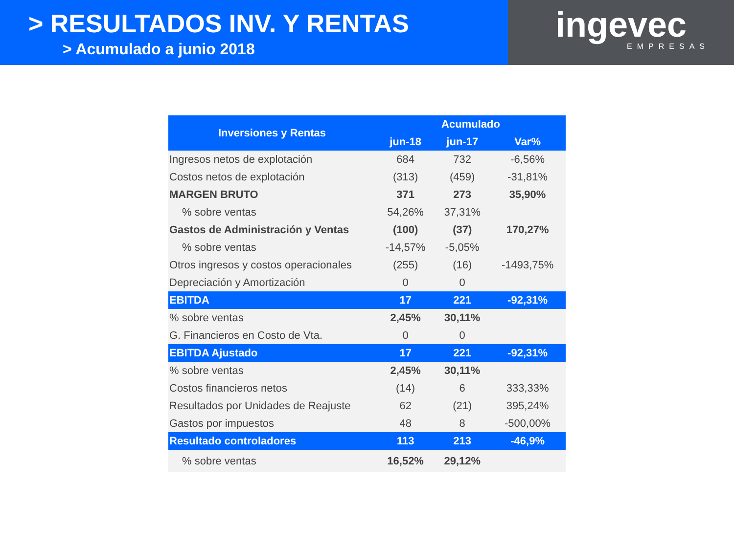> RESULTADOS INV. Y RENTAS
> Acumulado a junio 2018
ingevec
EMPRESAS
| Inversiones y Rentas | Acumulado | | |
| --- | --- | --- | --- |
| | jun-18 | jun-17 | Var% |
| Ingresos netos de explotación | 684 | 732 | -6,56% |
| Costos netos de explotación | (313) | (459) | -31,81% |
| MARGEN BRUTO | 371 | 273 | 35,90% |
| % sobre ventas | 54,26% | 37,31% | |
| Gastos de Administración y Ventas | (100) | (37) | 170,27% |
| % sobre ventas | -14,57% | -5,05% | |
| Otros ingresos y costos operacionales | (255) | (16) | -1493,75% |
| Depreciación y Amortización | 0 | 0 | |
| EBITDA | 17 | 221 | -92,31% |
| % sobre ventas | 2,45% | 30,11% | |
| G. Financieros en Costo de Vta. | 0 | 0 | |
| EBITDA Ajustado | 17 | 221 | -92,31% |
| % sobre ventas | 2,45% | 30,11% | |
| Costos financieros netos | (14) | 6 | 333,33% |
| Resultados por Unidades de Reajuste | 62 | (21) | 395,24% |
| Gastos por impuestos | 48 | 8 | -500,00% |
| Resultado controladores | 113 | 213 | -46,9% |
| % sobre ventas | 16,52% | 29,12% | |